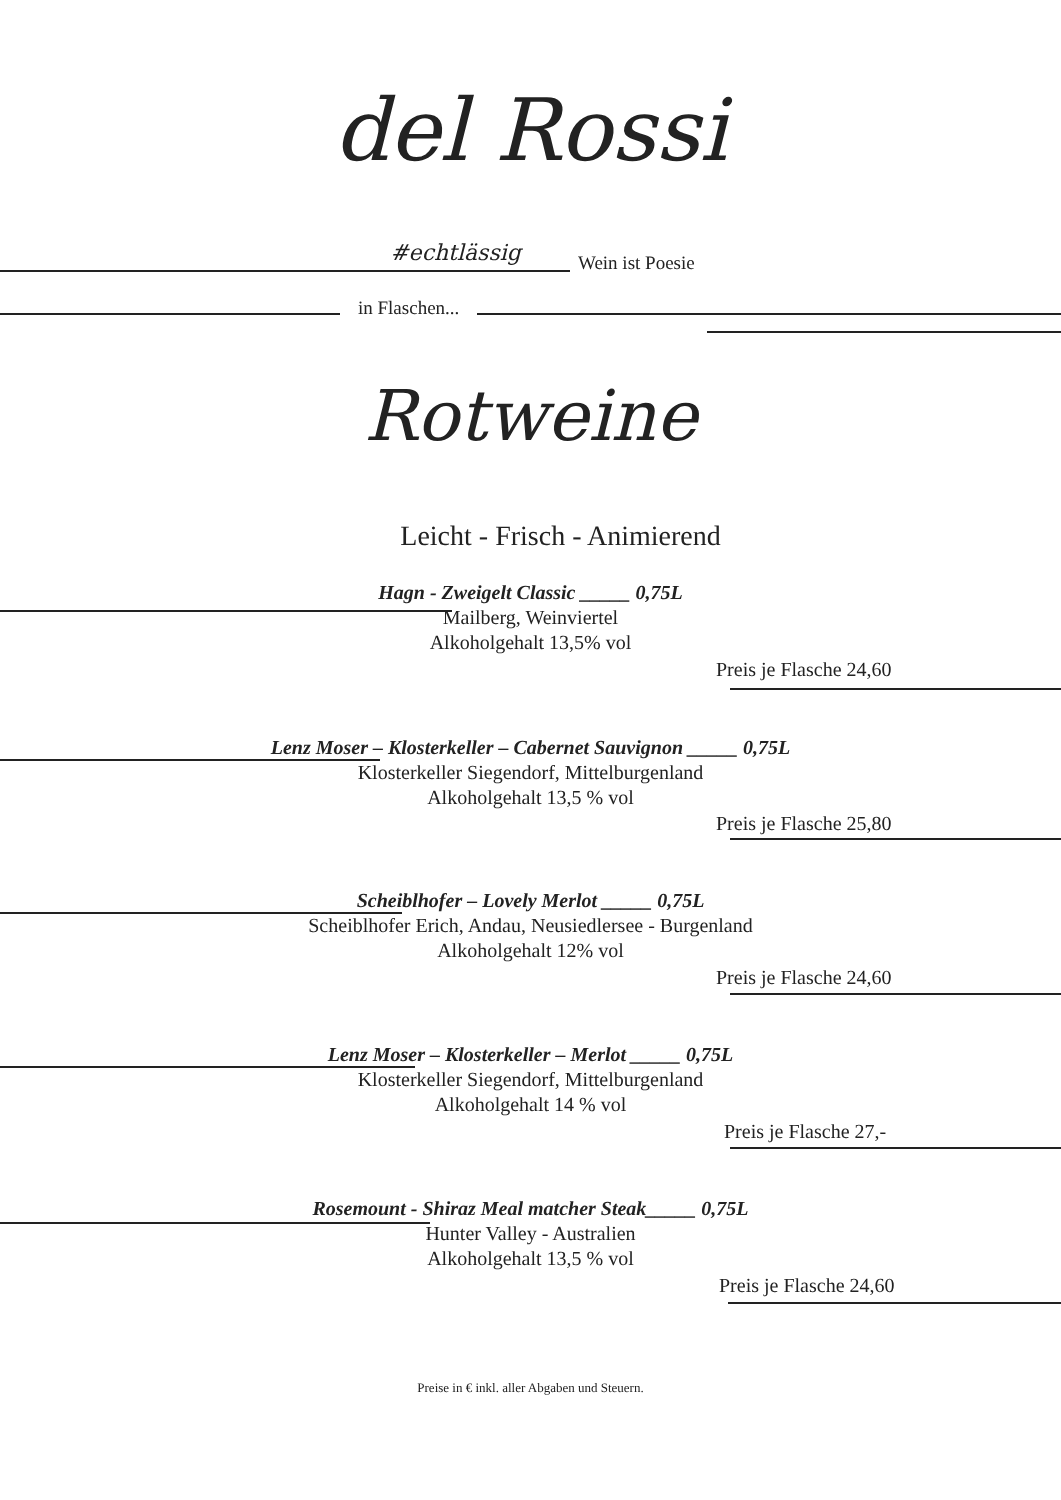del Rossi
#echtlässig
Wein ist Poesie
in Flaschen...
Rotweine
Leicht - Frisch - Animierend
Hagn - Zweigelt Classic _____ 0,75L
Mailberg, Weinviertel
Alkoholgehalt 13,5% vol
Preis je Flasche 24,60
Lenz Moser – Klosterkeller – Cabernet Sauvignon _____ 0,75L
Klosterkeller Siegendorf, Mittelburgenland
Alkoholgehalt 13,5 % vol
Preis je Flasche 25,80
Scheiblhofer – Lovely Merlot _____ 0,75L
Scheiblhofer Erich, Andau, Neusiedlersee - Burgenland
Alkoholgehalt 12% vol
Preis je Flasche 24,60
Lenz Moser – Klosterkeller – Merlot _____ 0,75L
Klosterkeller Siegendorf, Mittelburgenland
Alkoholgehalt 14 % vol
Preis je Flasche 27,-
Rosemount - Shiraz Meal matcher Steak_____ 0,75L
Hunter Valley - Australien
Alkoholgehalt 13,5 % vol
Preis je Flasche 24,60
Preise in € inkl. aller Abgaben und Steuern.